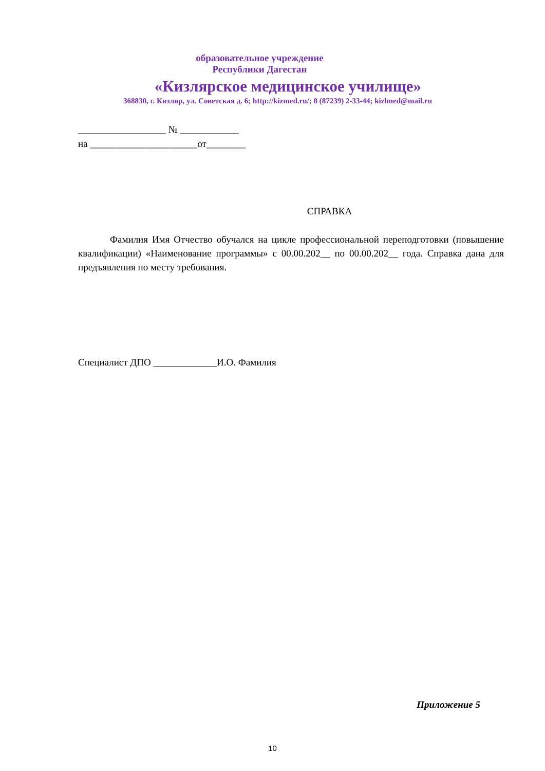образовательное учреждение
Республики Дагестан
«Кизлярское медицинское училище»
368830, г. Кизляр, ул. Советская д. 6; http://kizmed.ru/; 8 (87239) 2-33-44; kizlmed@mail.ru
__________________ № ____________
на ______________________от________
СПРАВКА
Фамилия Имя Отчество обучался на цикле профессиональной переподготовки (повышение квалификации) «Наименование программы» с 00.00.202__ по 00.00.202__ года. Справка дана для предъявления по месту требования.
Специалист ДПО _____________И.О. Фамилия
Приложение 5
10